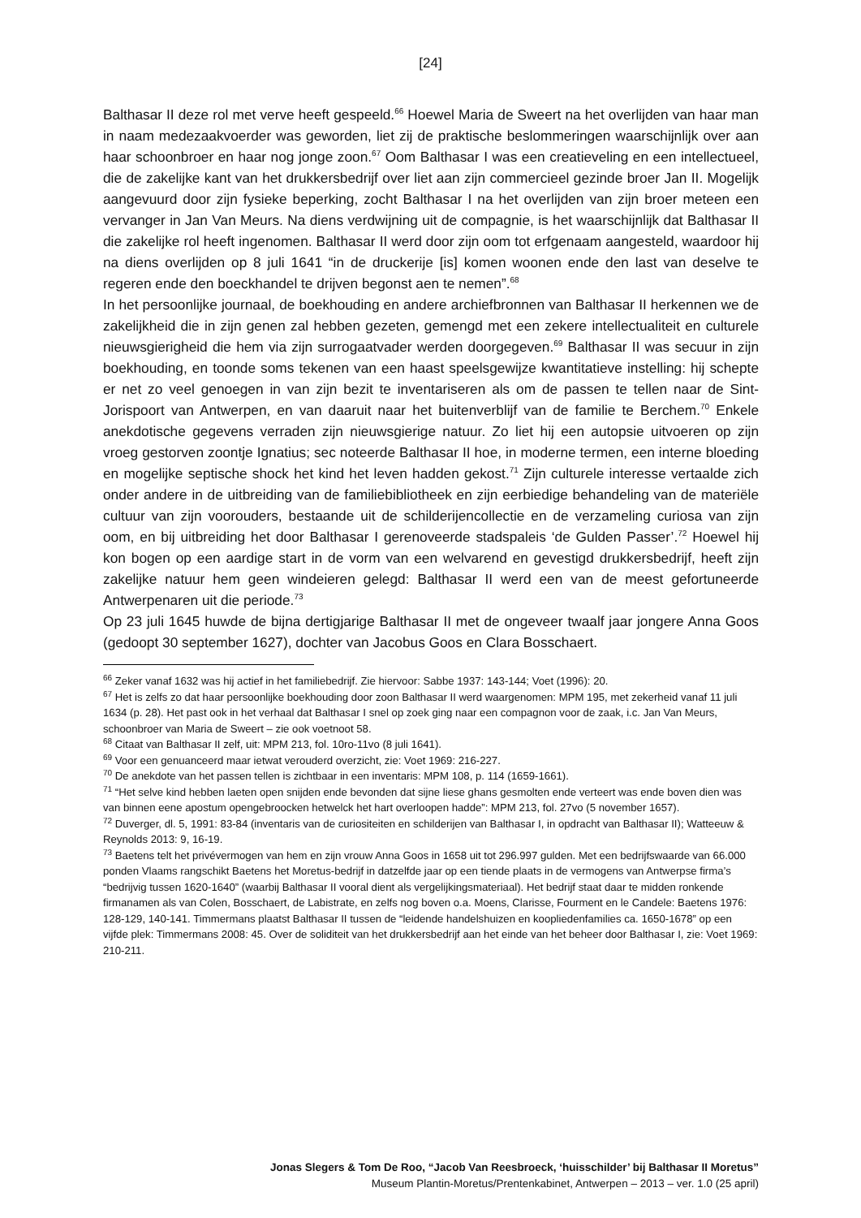[24]
Balthasar II deze rol met verve heeft gespeeld.<sup>66</sup> Hoewel Maria de Sweert na het overlijden van haar man in naam medezaakvoerder was geworden, liet zij de praktische beslommeringen waarschijnlijk over aan haar schoonbroer en haar nog jonge zoon.<sup>67</sup> Oom Balthasar I was een creatieveling en een intellectueel, die de zakelijke kant van het drukkersbedrijf over liet aan zijn commercieel gezinde broer Jan II. Mogelijk aangevuurd door zijn fysieke beperking, zocht Balthasar I na het overlijden van zijn broer meteen een vervanger in Jan Van Meurs. Na diens verdwijning uit de compagnie, is het waarschijnlijk dat Balthasar II die zakelijke rol heeft ingenomen. Balthasar II werd door zijn oom tot erfgenaam aangesteld, waardoor hij na diens overlijden op 8 juli 1641 “in de druckerije [is] komen woonen ende den last van deselve te regeren ende den boeckhandel te drijven begonst aen te nemen”.<sup>68</sup>
In het persoonlijke journaal, de boekhouding en andere archiefbronnen van Balthasar II herkennen we de zakelijkheid die in zijn genen zal hebben gezeten, gemengd met een zekere intellectualiteit en culturele nieuwsgierigheid die hem via zijn surrogaatvader werden doorgegeven.<sup>69</sup> Balthasar II was secuur in zijn boekhouding, en toonde soms tekenen van een haast speelsgewijze kwantitatieve instelling: hij schepte er net zo veel genoegen in van zijn bezit te inventariseren als om de passen te tellen naar de Sint-Jorispoort van Antwerpen, en van daaruit naar het buitenverblijf van de familie te Berchem.<sup>70</sup> Enkele anekdotische gegevens verraden zijn nieuwsgierige natuur. Zo liet hij een autopsie uitvoeren op zijn vroeg gestorven zoontje Ignatius; sec noteerde Balthasar II hoe, in moderne termen, een interne bloeding en mogelijke septische shock het kind het leven hadden gekost.<sup>71</sup> Zijn culturele interesse vertaalde zich onder andere in de uitbreiding van de familiebibliotheek en zijn eerbiedige behandeling van de materiële cultuur van zijn voorouders, bestaande uit de schilderijencollectie en de verzameling curiosa van zijn oom, en bij uitbreiding het door Balthasar I gerenoveerde stadspaleis ‘de Gulden Passer’.<sup>72</sup> Hoewel hij kon bogen op een aardige start in de vorm van een welvarend en gevestigd drukkersbedrijf, heeft zijn zakelijke natuur hem geen windeieren gelegd: Balthasar II werd een van de meest gefortuneerde Antwerpenaren uit die periode.<sup>73</sup>
Op 23 juli 1645 huwde de bijna dertigjarige Balthasar II met de ongeveer twaalf jaar jongere Anna Goos (gedoopt 30 september 1627), dochter van Jacobus Goos en Clara Bosschaert.
<sup>66</sup> Zeker vanaf 1632 was hij actief in het familiebedrijf. Zie hiervoor: Sabbe 1937: 143-144; Voet (1996): 20.
<sup>67</sup> Het is zelfs zo dat haar persoonlijke boekhouding door zoon Balthasar II werd waargenomen: MPM 195, met zekerheid vanaf 11 juli 1634 (p. 28). Het past ook in het verhaal dat Balthasar I snel op zoek ging naar een compagnon voor de zaak, i.c. Jan Van Meurs, schoonbroer van Maria de Sweert – zie ook voetnoot 58.
<sup>68</sup> Citaat van Balthasar II zelf, uit: MPM 213, fol. 10ro-11vo (8 juli 1641).
<sup>69</sup> Voor een genuanceerd maar ietwat verouderd overzicht, zie: Voet 1969: 216-227.
<sup>70</sup> De anekdote van het passen tellen is zichtbaar in een inventaris: MPM 108, p. 114 (1659-1661).
<sup>71</sup> “Het selve kind hebben laeten open snijden ende bevonden dat sijne liese ghans gesmolten ende verteert was ende boven dien was van binnen eene apostum opengebroocken hetwelck het hart overloopen hadde”: MPM 213, fol. 27vo (5 november 1657).
<sup>72</sup> Duverger, dl. 5, 1991: 83-84 (inventaris van de curiositeiten en schilderijen van Balthasar I, in opdracht van Balthasar II); Watteeuw & Reynolds 2013: 9, 16-19.
<sup>73</sup> Baetens telt het privévermogen van hem en zijn vrouw Anna Goos in 1658 uit tot 296.997 gulden. Met een bedrijfswaarde van 66.000 ponden Vlaams rangschikt Baetens het Moretus-bedrijf in datzelfde jaar op een tiende plaats in de vermogens van Antwerpse firma’s “bedrijvig tussen 1620-1640” (waarbij Balthasar II vooral dient als vergelijkingsmateriaal). Het bedrijf staat daar te midden ronkende firmanamen als van Colen, Bosschaert, de Labistrate, en zelfs nog boven o.a. Moens, Clarisse, Fourment en le Candele: Baetens 1976: 128-129, 140-141. Timmermans plaatst Balthasar II tussen de “leidende handelshuizen en koopliedenfamilies ca. 1650-1678” op een vijfde plek: Timmermans 2008: 45. Over de soliditeit van het drukkersbedrijf aan het einde van het beheer door Balthasar I, zie: Voet 1969: 210-211.
Jonas Slegers & Tom De Roo, “Jacob Van Reesbroeck, ‘huisschilder’ bij Balthasar II Moretus”
Museum Plantin-Moretus/Prentenkabinet, Antwerpen – 2013 – ver. 1.0 (25 april)